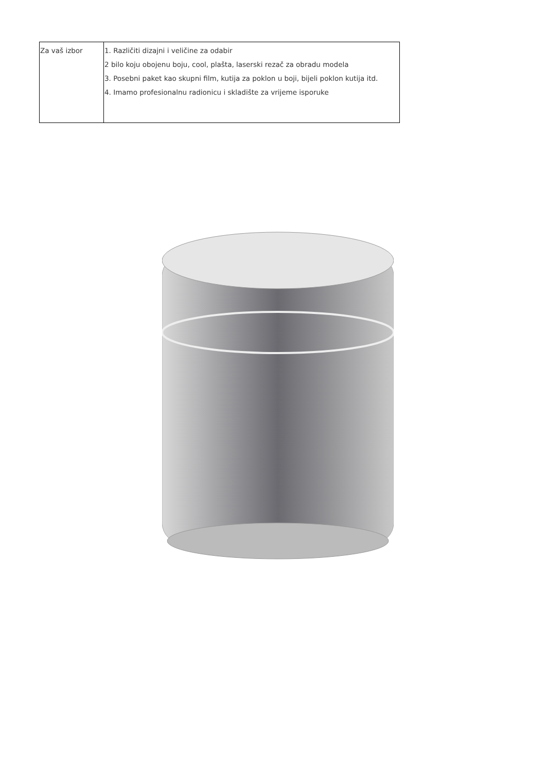| Za vaš izbor | 1. Različiti dizajni i veličine za odabir 2 bilo koju obojenu boju, cool, plašta, laserski rezač za obradu modela 3. Posebni paket kao skupni film, kutija za poklon u boji, bijeli poklon kutija itd. 4. Imamo profesionalnu radionicu i skladište za vrijeme isporuke |